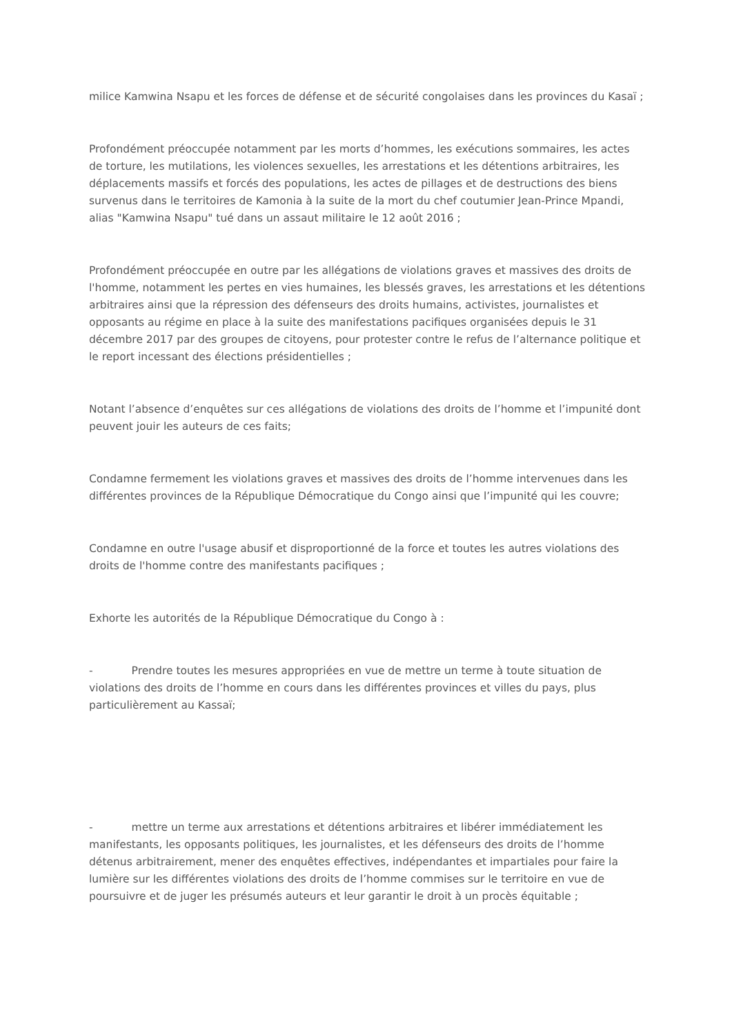milice Kamwina Nsapu et les forces de défense et de sécurité congolaises dans les provinces du Kasaï ;
Profondément préoccupée notamment par les morts d’hommes, les exécutions sommaires, les actes de torture, les mutilations, les violences sexuelles, les arrestations et les détentions arbitraires, les déplacements massifs et forcés des populations, les actes de pillages et de destructions des biens survenus dans le territoires de Kamonia à la suite de la mort du chef coutumier Jean-Prince Mpandi, alias "Kamwina Nsapu" tué dans un assaut militaire le 12 août 2016 ;
Profondément préoccupée en outre par les allégations de violations graves et massives des droits de l'homme, notamment les pertes en vies humaines, les blessés graves, les arrestations et les détentions arbitraires ainsi que la répression des défenseurs des droits humains, activistes, journalistes et opposants au régime en place à la suite des manifestations pacifiques organisées depuis le 31 décembre 2017 par des groupes de citoyens, pour protester contre le refus de l’alternance politique et le report incessant des élections présidentielles ;
Notant l’absence d’enquêtes sur ces allégations de violations des droits de l’homme et l’impunité dont peuvent jouir les auteurs de ces faits;
Condamne fermement les violations graves et massives des droits de l’homme intervenues dans les différentes provinces de la République Démocratique du Congo ainsi que l’impunité qui les couvre;
Condamne en outre l'usage abusif et disproportionné de la force et toutes les autres violations des droits de l'homme contre des manifestants pacifiques ;
Exhorte les autorités de la République Démocratique du Congo à :
- Prendre toutes les mesures appropriées en vue de mettre un terme à toute situation de violations des droits de l’homme en cours dans les différentes provinces et villes du pays, plus particulièrement au Kassaï;
- mettre un terme aux arrestations et détentions arbitraires et libérer immédiatement les manifestants, les opposants politiques, les journalistes, et les défenseurs des droits de l’homme détenus arbitrairement, mener des enquêtes effectives, indépendantes et impartiales pour faire la lumière sur les différentes violations des droits de l’homme commises sur le territoire en vue de poursuivre et de juger les présumés auteurs et leur garantir le droit à un procès équitable ;